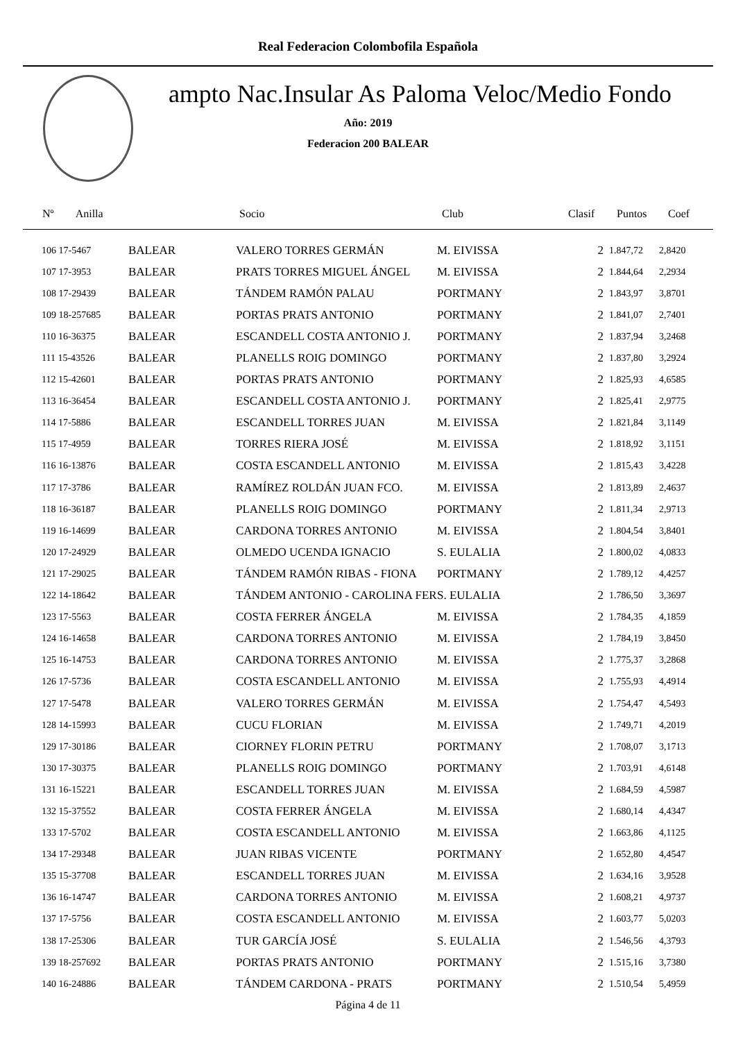Real Federacion Colombofila Española
ampto Nac.Insular As Paloma Veloc/Medio Fondo
Año: 2019
Federacion 200 BALEAR
| Nº Anilla | | Socio | Club | Clasif | Puntos | Coef |
| --- | --- | --- | --- | --- | --- | --- |
| 106 17-5467 | BALEAR | VALERO TORRES GERMÁN | M. EIVISSA | 2 | 1.847,72 | 2,8420 |
| 107 17-3953 | BALEAR | PRATS TORRES MIGUEL ÁNGEL | M. EIVISSA | 2 | 1.844,64 | 2,2934 |
| 108 17-29439 | BALEAR | TÁNDEM RAMÓN PALAU | PORTMANY | 2 | 1.843,97 | 3,8701 |
| 109 18-257685 | BALEAR | PORTAS PRATS ANTONIO | PORTMANY | 2 | 1.841,07 | 2,7401 |
| 110 16-36375 | BALEAR | ESCANDELL COSTA ANTONIO J. | PORTMANY | 2 | 1.837,94 | 3,2468 |
| 111 15-43526 | BALEAR | PLANELLS ROIG DOMINGO | PORTMANY | 2 | 1.837,80 | 3,2924 |
| 112 15-42601 | BALEAR | PORTAS PRATS ANTONIO | PORTMANY | 2 | 1.825,93 | 4,6585 |
| 113 16-36454 | BALEAR | ESCANDELL COSTA ANTONIO J. | PORTMANY | 2 | 1.825,41 | 2,9775 |
| 114 17-5886 | BALEAR | ESCANDELL TORRES JUAN | M. EIVISSA | 2 | 1.821,84 | 3,1149 |
| 115 17-4959 | BALEAR | TORRES RIERA JOSÉ | M. EIVISSA | 2 | 1.818,92 | 3,1151 |
| 116 16-13876 | BALEAR | COSTA ESCANDELL ANTONIO | M. EIVISSA | 2 | 1.815,43 | 3,4228 |
| 117 17-3786 | BALEAR | RAMÍREZ ROLDÁN JUAN FCO. | M. EIVISSA | 2 | 1.813,89 | 2,4637 |
| 118 16-36187 | BALEAR | PLANELLS ROIG DOMINGO | PORTMANY | 2 | 1.811,34 | 2,9713 |
| 119 16-14699 | BALEAR | CARDONA TORRES ANTONIO | M. EIVISSA | 2 | 1.804,54 | 3,8401 |
| 120 17-24929 | BALEAR | OLMEDO UCENDA IGNACIO | S. EULALIA | 2 | 1.800,02 | 4,0833 |
| 121 17-29025 | BALEAR | TÁNDEM RAMÓN RIBAS - FIONA | PORTMANY | 2 | 1.789,12 | 4,4257 |
| 122 14-18642 | BALEAR | TÁNDEM ANTONIO - CAROLINA FER | S. EULALIA | 2 | 1.786,50 | 3,3697 |
| 123 17-5563 | BALEAR | COSTA FERRER ÁNGELA | M. EIVISSA | 2 | 1.784,35 | 4,1859 |
| 124 16-14658 | BALEAR | CARDONA TORRES ANTONIO | M. EIVISSA | 2 | 1.784,19 | 3,8450 |
| 125 16-14753 | BALEAR | CARDONA TORRES ANTONIO | M. EIVISSA | 2 | 1.775,37 | 3,2868 |
| 126 17-5736 | BALEAR | COSTA ESCANDELL ANTONIO | M. EIVISSA | 2 | 1.755,93 | 4,4914 |
| 127 17-5478 | BALEAR | VALERO TORRES GERMÁN | M. EIVISSA | 2 | 1.754,47 | 4,5493 |
| 128 14-15993 | BALEAR | CUCU FLORIAN | M. EIVISSA | 2 | 1.749,71 | 4,2019 |
| 129 17-30186 | BALEAR | CIORNEY FLORIN PETRU | PORTMANY | 2 | 1.708,07 | 3,1713 |
| 130 17-30375 | BALEAR | PLANELLS ROIG DOMINGO | PORTMANY | 2 | 1.703,91 | 4,6148 |
| 131 16-15221 | BALEAR | ESCANDELL TORRES JUAN | M. EIVISSA | 2 | 1.684,59 | 4,5987 |
| 132 15-37552 | BALEAR | COSTA FERRER ÁNGELA | M. EIVISSA | 2 | 1.680,14 | 4,4347 |
| 133 17-5702 | BALEAR | COSTA ESCANDELL ANTONIO | M. EIVISSA | 2 | 1.663,86 | 4,1125 |
| 134 17-29348 | BALEAR | JUAN RIBAS VICENTE | PORTMANY | 2 | 1.652,80 | 4,4547 |
| 135 15-37708 | BALEAR | ESCANDELL TORRES JUAN | M. EIVISSA | 2 | 1.634,16 | 3,9528 |
| 136 16-14747 | BALEAR | CARDONA TORRES ANTONIO | M. EIVISSA | 2 | 1.608,21 | 4,9737 |
| 137 17-5756 | BALEAR | COSTA ESCANDELL ANTONIO | M. EIVISSA | 2 | 1.603,77 | 5,0203 |
| 138 17-25306 | BALEAR | TUR GARCÍA JOSÉ | S. EULALIA | 2 | 1.546,56 | 4,3793 |
| 139 18-257692 | BALEAR | PORTAS PRATS ANTONIO | PORTMANY | 2 | 1.515,16 | 3,7380 |
| 140 16-24886 | BALEAR | TÁNDEM CARDONA - PRATS | PORTMANY | 2 | 1.510,54 | 5,4959 |
Página 4 de 11